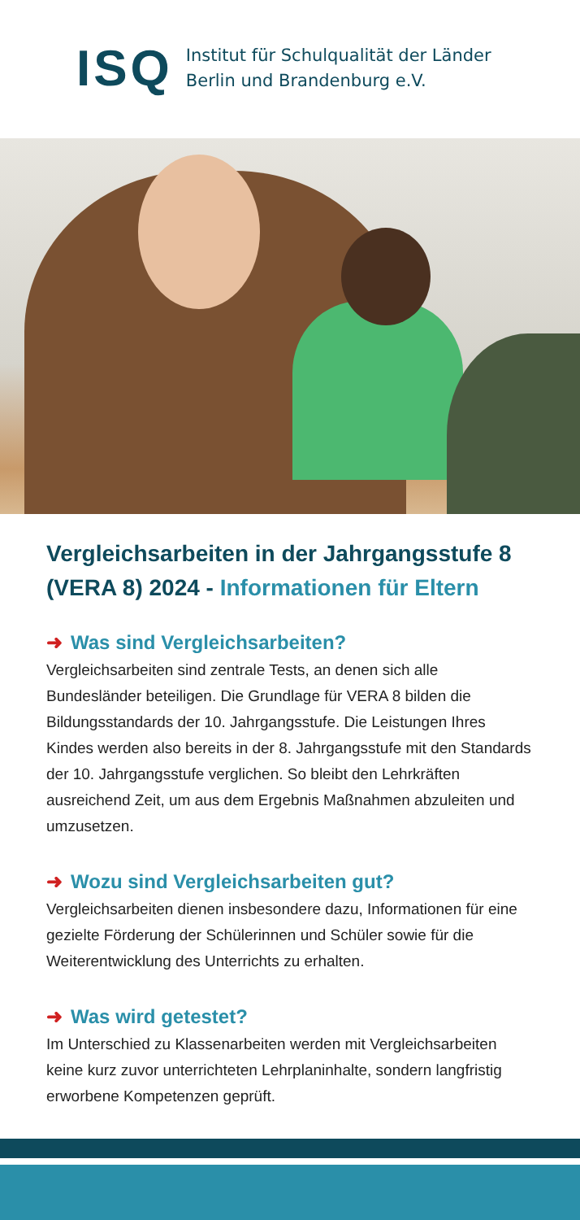ISQ
Institut für Schulqualität der Länder
Berlin und Brandenburg e.V.
Vergleichsarbeiten in der Jahrgangsstufe 8 (VERA 8) 2024 - Informationen für Eltern
➜ Was sind Vergleichsarbeiten?
Vergleichsarbeiten sind zentrale Tests, an denen sich alle Bundesländer beteiligen. Die Grundlage für VERA 8 bilden die Bildungsstandards der 10. Jahrgangsstufe. Die Leistungen Ihres Kindes werden also bereits in der 8. Jahrgangsstufe mit den Standards der 10. Jahrgangsstufe verglichen. So bleibt den Lehrkräften ausreichend Zeit, um aus dem Ergebnis Maßnahmen abzuleiten und umzusetzen.
➜ Wozu sind Vergleichsarbeiten gut?
Vergleichsarbeiten dienen insbesondere dazu, Informationen für eine gezielte Förderung der Schülerinnen und Schüler sowie für die Weiterentwicklung des Unterrichts zu erhalten.
➜ Was wird getestet?
Im Unterschied zu Klassenarbeiten werden mit Vergleichsarbeiten keine kurz zuvor unterrichteten Lehrplaninhalte, sondern langfristig erworbene Kompetenzen geprüft.